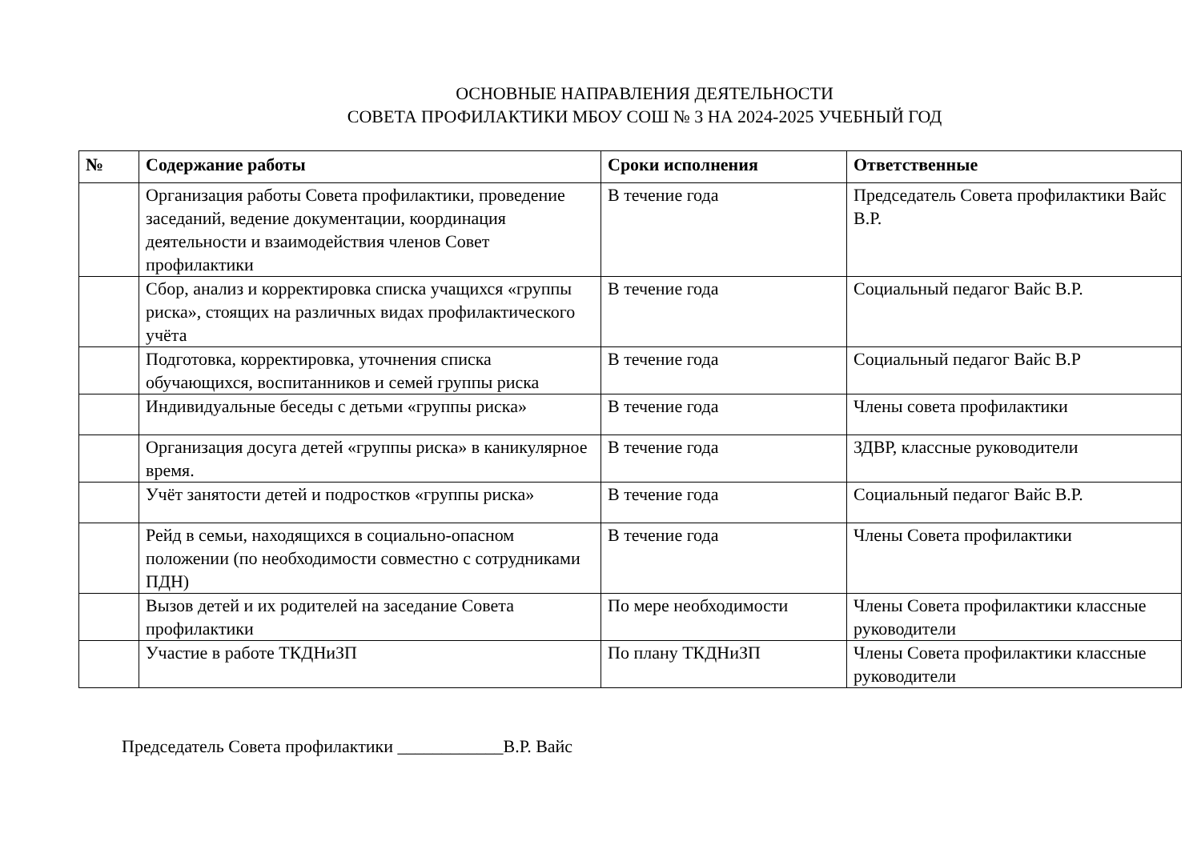ОСНОВНЫЕ НАПРАВЛЕНИЯ ДЕЯТЕЛЬНОСТИ
СОВЕТА ПРОФИЛАКТИКИ МБОУ СОШ № 3 НА 2024-2025 УЧЕБНЫЙ ГОД
| № | Содержание работы | Сроки исполнения | Ответственные |
| --- | --- | --- | --- |
| | Организация работы Совета профилактики, проведение заседаний, ведение документации, координация деятельности и взаимодействия членов Совет профилактики | В течение года | Председатель Совета профилактики Вайс В.Р. |
| | Сбор, анализ и корректировка списка учащихся «группы риска», стоящих на различных видах профилактического учёта | В течение года | Социальный педагог Вайс В.Р. |
| | Подготовка, корректировка, уточнения списка обучающихся, воспитанников и семей группы риска | В течение года | Социальный педагог Вайс В.Р |
| | Индивидуальные беседы с детьми «группы риска» | В течение года | Члены совета профилактики |
| | Организация досуга детей «группы риска» в каникулярное время. | В течение года | ЗДВР, классные руководители |
| | Учёт занятости детей и подростков «группы риска» | В течение года | Социальный педагог Вайс В.Р. |
| | Рейд в семьи, находящихся в социально-опасном положении (по необходимости совместно с сотрудниками ПДН) | В течение года | Члены Совета профилактики |
| | Вызов детей и их родителей на заседание Совета профилактики | По мере необходимости | Члены Совета профилактики классные руководители |
| | Участие в работе ТКДНиЗП | По плану ТКДНиЗП | Члены Совета профилактики классные руководители |
Председатель Совета профилактики ____________В.Р. Вайс